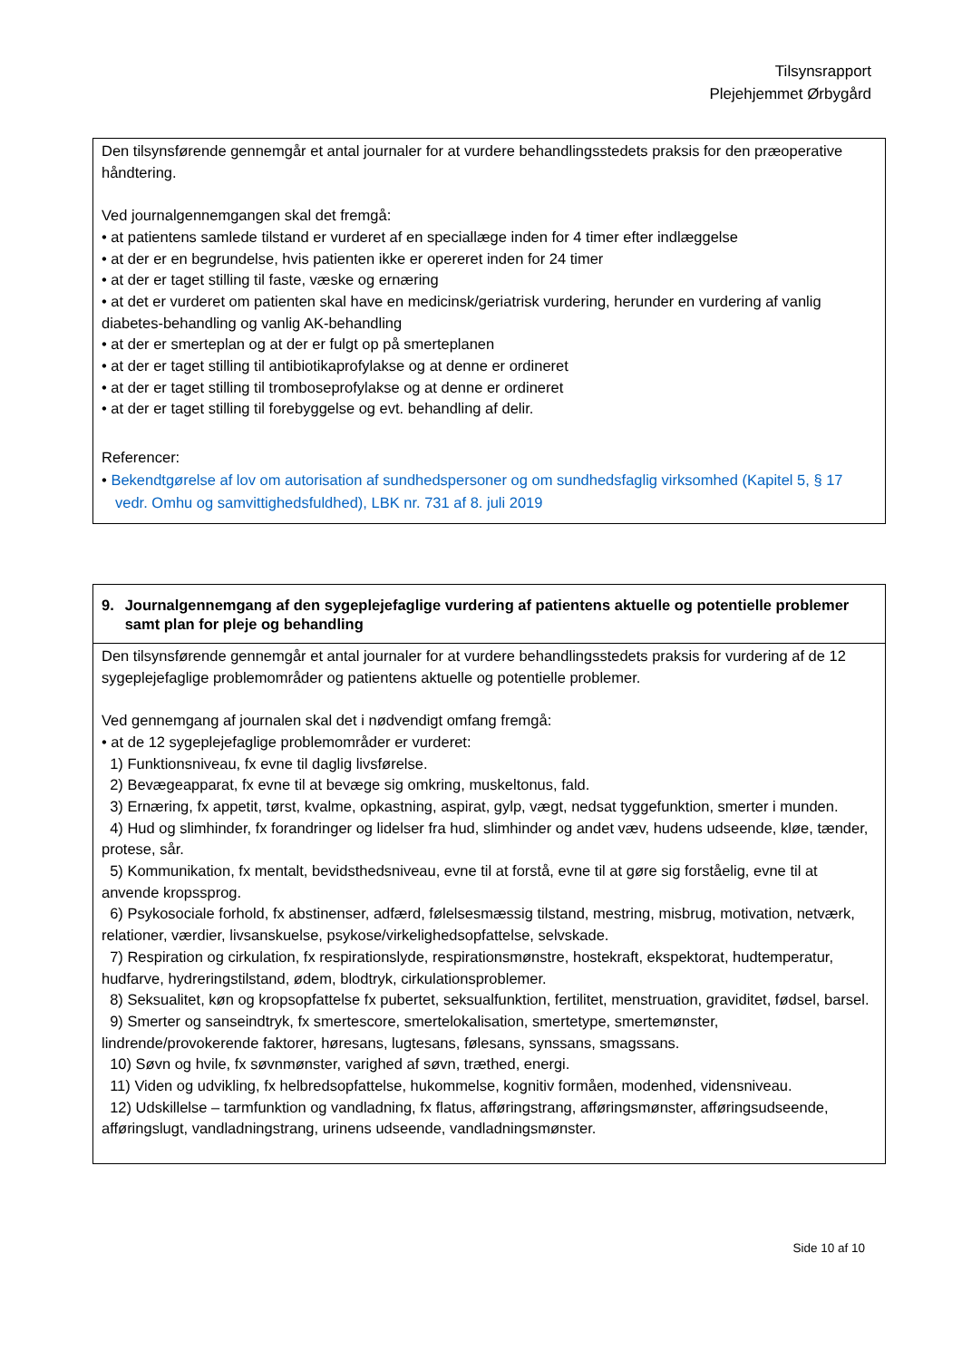Tilsynsrapport
Plejehjemmet Ørbygård
| Den tilsynsførende gennemgår et antal journaler for at vurdere behandlingsstedets praksis for den præoperative håndtering. Ved journalgennemgangen skal det fremgå: • at patientens samlede tilstand er vurderet af en speciallæge inden for 4 timer efter indlæggelse • at der er en begrundelse, hvis patienten ikke er opereret inden for 24 timer • at der er taget stilling til faste, væske og ernæring • at det er vurderet om patienten skal have en medicinsk/geriatrisk vurdering, herunder en vurdering af vanlig diabetes-behandling og vanlig AK-behandling • at der er smerteplan og at der er fulgt op på smerteplanen • at der er taget stilling til antibiotikaprofylakse og at denne er ordineret • at der er taget stilling til tromboseprofylakse og at denne er ordineret • at der er taget stilling til forebyggelse og evt. behandling af delir. Referencer: • Bekendtgørelse af lov om autorisation af sundhedspersoner og om sundhedsfaglig virksomhed (Kapitel 5, § 17 vedr. Omhu og samvittighedsfuldhed), LBK nr. 731 af 8. juli 2019 |
| 9. Journalgennemgang af den sygeplejefaglige vurdering af patientens aktuelle og potentielle problemer samt plan for pleje og behandling |
| Den tilsynsførende gennemgår et antal journaler for at vurdere behandlingsstedets praksis for vurdering af de 12 sygeplejefaglige problemområder og patientens aktuelle og potentielle problemer. Ved gennemgang af journalen skal det i nødvendigt omfang fremgå: • at de 12 sygeplejefaglige problemområder er vurderet: 1) Funktionsniveau, fx evne til daglig livsførelse. 2) Bevægeapparat, fx evne til at bevæge sig omkring, muskeltonus, fald. 3) Ernæring, fx appetit, tørst, kvalme, opkastning, aspirat, gylp, vægt, nedsat tyggefunktion, smerter i munden. 4) Hud og slimhinder, fx forandringer og lidelser fra hud, slimhinder og andet væv, hudens udseende, kløe, tænder, protese, sår. 5) Kommunikation, fx mentalt, bevidsthedsniveau, evne til at forstå, evne til at gøre sig forståelig, evne til at anvende kropssprog. 6) Psykosociale forhold, fx abstinenser, adfærd, følelsesmæssig tilstand, mestring, misbrug, motivation, netværk, relationer, værdier, livsanskuelse, psykose/virkelighedsopfattelse, selvskade. 7) Respiration og cirkulation, fx respirationslyde, respirationsmønstre, hostekraft, ekspektorat, hudtemperatur, hudfarve, hydreringstilstand, ødem, blodtryk, cirkulationsproblemer. 8) Seksualitet, køn og kropsopfattelse fx pubertet, seksualfunktion, fertilitet, menstruation, graviditet, fødsel, barsel. 9) Smerter og sanseindtryk, fx smertescore, smertelokalisation, smertetype, smertemønster, lindrende/provokerende faktorer, høresans, lugtesans, følesans, synssans, smagssans. 10) Søvn og hvile, fx søvnmønster, varighed af søvn, træthed, energi. 11) Viden og udvikling, fx helbredsopfattelse, hukommelse, kognitiv formåen, modenhed, vidensniveau. 12) Udskillelse – tarmfunktion og vandladning, fx flatus, afføringstrang, afføringsmønster, afføringsudseende, afføringslugt, vandladningstrang, urinens udseende, vandladningsmønster. |
Side 10 af 10